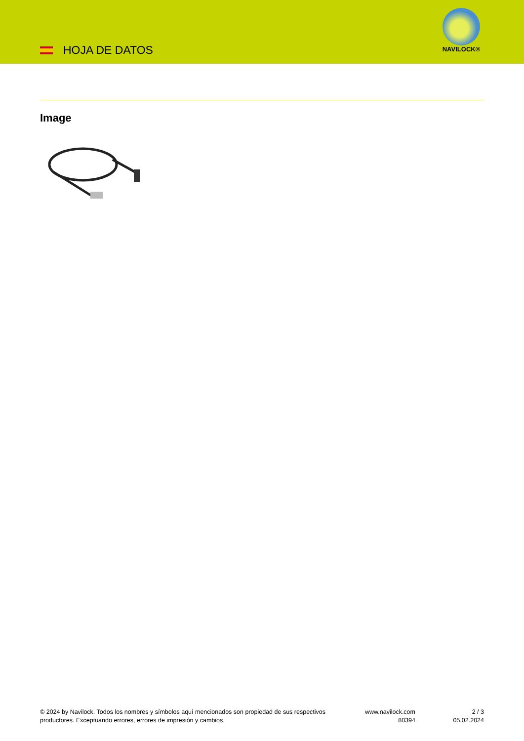HOJA DE DATOS
NAVILOCK®
Image
© 2024 by Navilock. Todos los nombres y símbolos aquí mencionados son propiedad de sus respectivos productores. Exceptuando errores, errores de impresión y cambios.
www.navilock.com
80394
2 / 3
05.02.2024